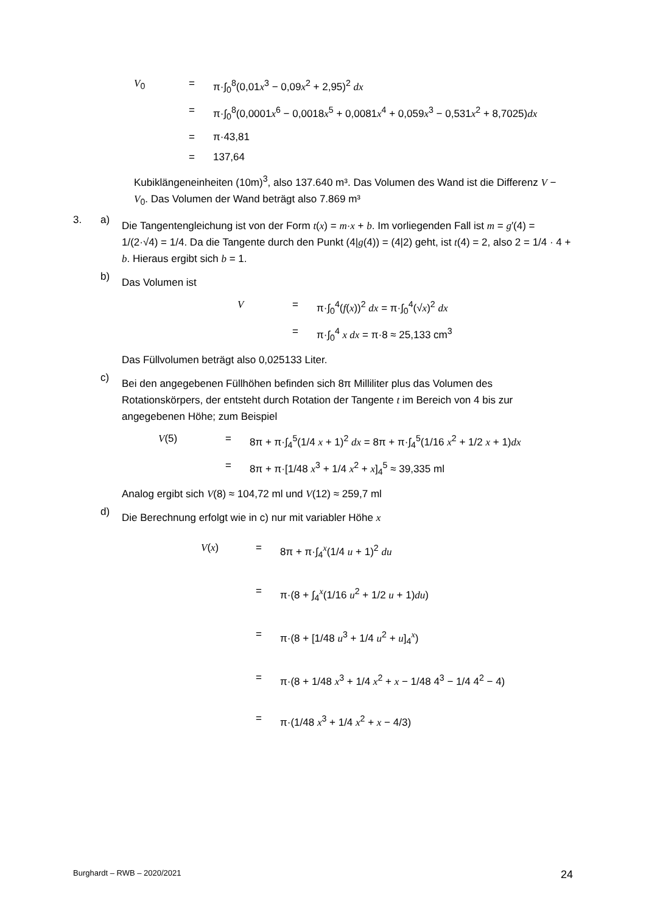V<sub>0</sub> = π·∫<sub>0</sub><sup>8</sup>(0,01x<sup>3</sup> − 0,09x<sup>2</sup> + 2,95)<sup>2</sup> dx = π·∫<sub>0</sub><sup>8</sup>(0,0001x<sup>6</sup> − 0,0018x<sup>5</sup> + 0,0081x<sup>4</sup> + 0,059x<sup>3</sup> − 0,531x<sup>2</sup> + 8,7025)dx = π·43,81 = 137,64
Kubiklängeneinheiten (10m)<sup>3</sup>, also 137.640 m³. Das Volumen des Wand ist die Differenz V − V<sub>0</sub>. Das Volumen der Wand beträgt also 7.869 m³
3. a)
Die Tangentengleichung ist von der Form t(x) = m·x + b. Im vorliegenden Fall ist m = g′(4) = 1/(2·√4) = 1/4. Da die Tangente durch den Punkt (4|g(4)) = (4|2) geht, ist t(4) = 2, also 2 = 1/4 · 4 + b. Hieraus ergibt sich b = 1.
b)
Das Volumen ist
V = π·∫<sub>0</sub><sup>4</sup>(f(x))<sup>2</sup> dx = π·∫<sub>0</sub><sup>4</sup>(√x)<sup>2</sup> dx = π·∫<sub>0</sub><sup>4</sup> x dx = π·8 ≈ 25,133 cm<sup>3</sup>
Das Füllvolumen beträgt also 0,025133 Liter.
c)
Bei den angegebenen Füllhöhen befinden sich 8π Milliliter plus das Volumen des Rotationskörpers, der entsteht durch Rotation der Tangente t im Bereich von 4 bis zur angegebenen Höhe; zum Beispiel
V(5) = 8π + π·∫<sub>4</sub><sup>5</sup>(1/4 x + 1)<sup>2</sup> dx = 8π + π·∫<sub>4</sub><sup>5</sup>(1/16 x<sup>2</sup> + 1/2 x + 1)dx = 8π + π·[1/48 x<sup>3</sup> + 1/4 x<sup>2</sup> + x]<sub>4</sub><sup>5</sup> ≈ 39,335 ml
Analog ergibt sich V(8) ≈ 104,72 ml und V(12) ≈ 259,7 ml
d)
Die Berechnung erfolgt wie in c) nur mit variabler Höhe x
V(x) = 8π + π·∫<sub>4</sub><sup>x</sup>(1/4 u + 1)<sup>2</sup> du = π·(8 + ∫<sub>4</sub><sup>x</sup>(1/16 u<sup>2</sup> + 1/2 u + 1)du) = π·(8 + [1/48 u<sup>3</sup> + 1/4 u<sup>2</sup> + u]<sub>4</sub><sup>x</sup>) = π·(8 + 1/48 x<sup>3</sup> + 1/4 x<sup>2</sup> + x − 1/48 4<sup>3</sup> − 1/4 4<sup>2</sup> − 4) = π·(1/48 x<sup>3</sup> + 1/4 x<sup>2</sup> + x − 4/3)
Burghardt – RWB – 2020/2021 24